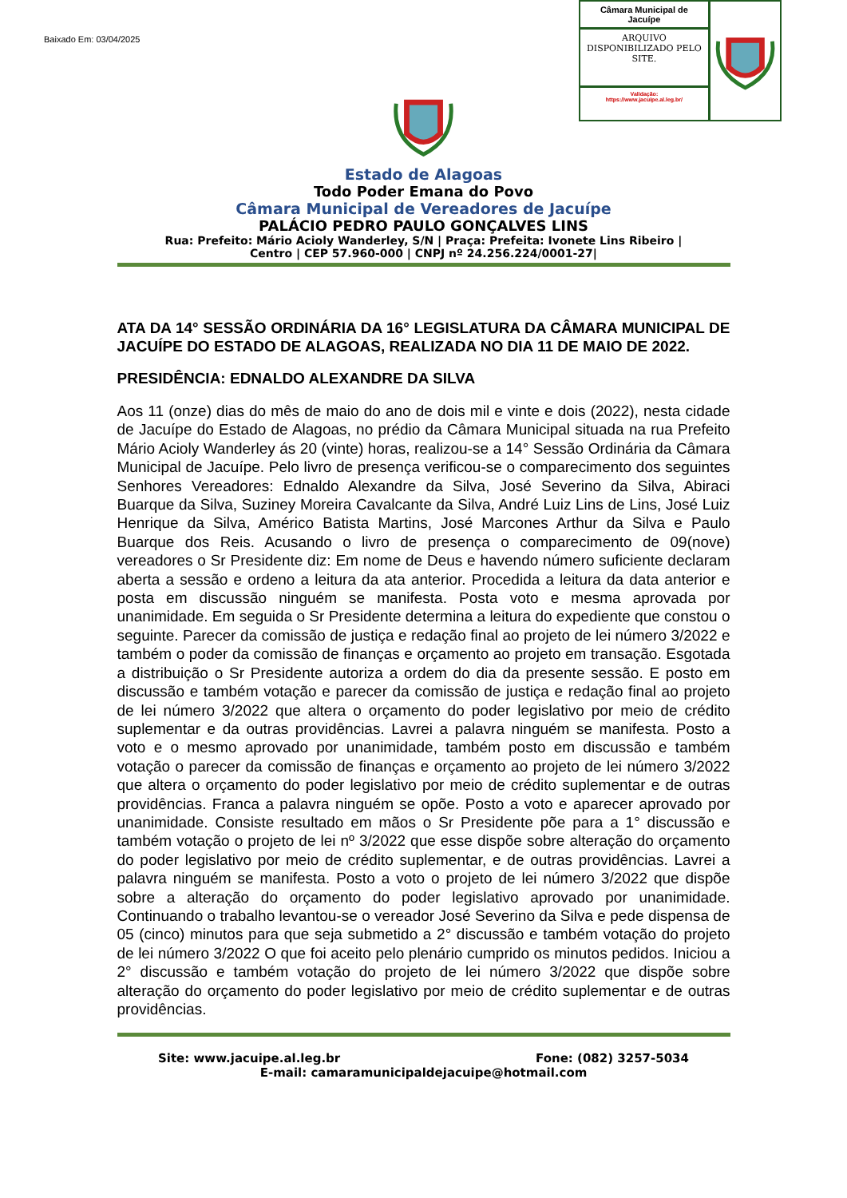Baixado Em: 03/04/2025
Câmara Municipal de Jacuípe
ARQUIVO DISPONIBILIZADO PELO SITE.
Validação:
https://www.jacuipe.al.leg.br/
Estado de Alagoas
Todo Poder Emana do Povo
Câmara Municipal de Vereadores de Jacuípe
PALÁCIO PEDRO PAULO GONÇALVES LINS
Rua: Prefeito: Mário Acioly Wanderley, S/N | Praça: Prefeita: Ivonete Lins Ribeiro |
Centro | CEP 57.960-000 | CNPJ nº 24.256.224/0001-27|
ATA DA 14° SESSÃO ORDINÁRIA DA 16° LEGISLATURA DA CÂMARA MUNICIPAL DE JACUÍPE DO ESTADO DE ALAGOAS, REALIZADA NO DIA 11 DE MAIO DE 2022.
PRESIDÊNCIA: EDNALDO ALEXANDRE DA SILVA
Aos 11 (onze) dias do mês de maio do ano de dois mil e vinte e dois (2022), nesta cidade de Jacuípe do Estado de Alagoas, no prédio da Câmara Municipal situada na rua Prefeito Mário Acioly Wanderley ás 20 (vinte) horas, realizou-se a 14° Sessão Ordinária da Câmara Municipal de Jacuípe. Pelo livro de presença verificou-se o comparecimento dos seguintes Senhores Vereadores: Ednaldo Alexandre da Silva, José Severino da Silva, Abiraci Buarque da Silva, Suziney Moreira Cavalcante da Silva, André Luiz Lins de Lins, José Luiz Henrique da Silva, Américo Batista Martins, José Marcones Arthur da Silva e Paulo Buarque dos Reis. Acusando o livro de presença o comparecimento de 09(nove) vereadores o Sr Presidente diz: Em nome de Deus e havendo número suficiente declaram aberta a sessão e ordeno a leitura da ata anterior. Procedida a leitura da data anterior e posta em discussão ninguém se manifesta. Posta voto e mesma aprovada por unanimidade. Em seguida o Sr Presidente determina a leitura do expediente que constou o seguinte. Parecer da comissão de justiça e redação final ao projeto de lei número 3/2022 e também o poder da comissão de finanças e orçamento ao projeto em transação. Esgotada a distribuição o Sr Presidente autoriza a ordem do dia da presente sessão. E posto em discussão e também votação e parecer da comissão de justiça e redação final ao projeto de lei número 3/2022 que altera o orçamento do poder legislativo por meio de crédito suplementar e da outras providências. Lavrei a palavra ninguém se manifesta. Posto a voto e o mesmo aprovado por unanimidade, também posto em discussão e também votação o parecer da comissão de finanças e orçamento ao projeto de lei número 3/2022 que altera o orçamento do poder legislativo por meio de crédito suplementar e de outras providências. Franca a palavra ninguém se opõe. Posto a voto e aparecer aprovado por unanimidade. Consiste resultado em mãos o Sr Presidente põe para a 1° discussão e também votação o projeto de lei nº 3/2022 que esse dispõe sobre alteração do orçamento do poder legislativo por meio de crédito suplementar, e de outras providências. Lavrei a palavra ninguém se manifesta. Posto a voto o projeto de lei número 3/2022 que dispõe sobre a alteração do orçamento do poder legislativo aprovado por unanimidade. Continuando o trabalho levantou-se o vereador José Severino da Silva e pede dispensa de 05 (cinco) minutos para que seja submetido a 2° discussão e também votação do projeto de lei número 3/2022 O que foi aceito pelo plenário cumprido os minutos pedidos. Iniciou a 2° discussão e também votação do projeto de lei número 3/2022 que dispõe sobre alteração do orçamento do poder legislativo por meio de crédito suplementar e de outras providências.
Site: www.jacuipe.al.leg.br Fone: (082) 3257-5034
E-mail: camaramunicipaldejacuipe@hotmail.com